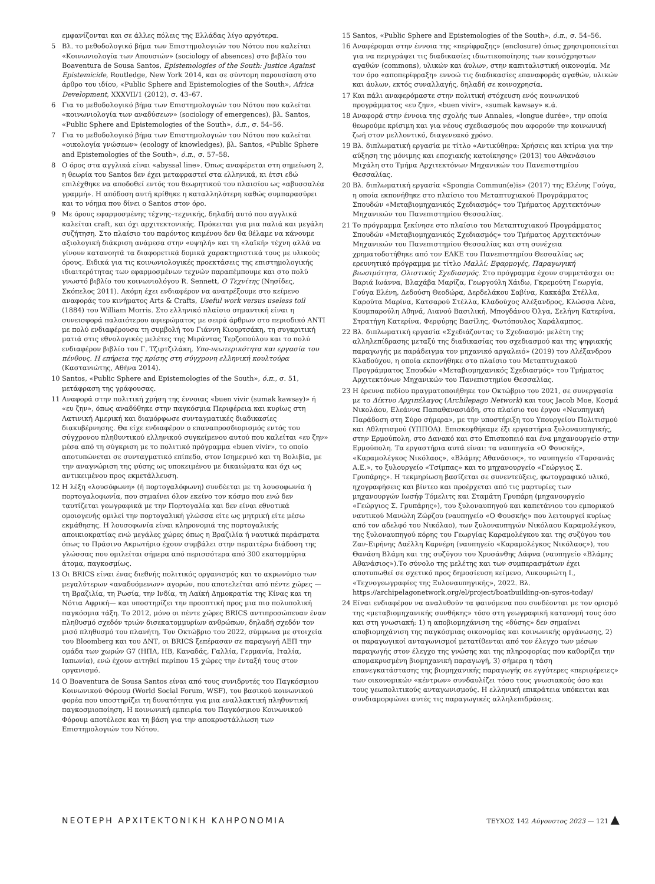εμφανίζονται και σε άλλες πόλεις της Ελλάδας λίγο αργότερα.
5 Βλ. το μεθοδολογικό βήμα των Επιστημολογιών του Νότου που καλείται «Κοινωνιολογία των Απουσιών» (sociology of absences) στο βιβλίο του Boaventura de Sousa Santos, Epistemologies of the South: Justice Against Epistemicide, Routledge, New York 2014, και σε σύντομη παρουσίαση στο άρθρο του ιδίου, «Public Sphere and Epistemologies of the South», Africa Development, XXXVII/1 (2012), σ. 43–67.
6 Για το μεθοδολογικό βήμα των Επιστημολογιών του Νότου που καλείται «κοινωνιολογία των αναδύσεων» (sociology of emergences), βλ. Santos, «Public Sphere and Epistemologies of the South», ό.π., σ. 54–56.
7 Για το μεθοδολογικό βήμα των Επιστημολογιών του Νότου που καλείται «οικολογία γνώσεων» (ecology of knowledges), βλ. Santos, «Public Sphere and Epistemologies of the South», ό.π., σ. 57–58.
8 Ο όρος στα αγγλικά είναι «abyssal line». Όπως αναφέρεται στη σημείωση 2, η θεωρία του Santos δεν έχει μεταφραστεί στα ελληνικά, κι έτσι εδώ επιλέχθηκε να αποδοθεί εντός του θεωρητικού του πλαισίου ως «αβυσσαλέα γραμμή». Η απόδοση αυτή κρίθηκε η καταλληλότερη καθώς συμπαρασύρει και το νόημα που δίνει ο Santos στον όρο.
9 Με όρους εφαρμοσμένης τέχνης–τεχνικής, δηλαδή αυτό που αγγλικά καλείται craft, και όχι αρχιτεκτονικής. Πρόκειται για μια παλιά και μεγάλη συζήτηση. Στο πλαίσιο του παρόντος κειμένου δεν θα θέλαμε να κάνουμε αξιολογική διάκριση ανάμεσα στην «υψηλή» και τη «λαϊκή» τέχνη αλλά να γίνουν κατανοητά τα διαφορετικά δομικά χαρακτηριστικά τους με υλικούς όρους. Ειδικά για τις κοινωνιολογικές προεκτάσεις της επιστημολογικής ιδιαιτερότητας των εφαρμοσμένων τεχνών παραπέμπουμε και στο πολύ γνωστό βιβλίο του κοινωνιολόγου R. Sennett, Ο Τεχνίτης (Νησίδες, Σκόπελος 2011). Ακόμη έχει ενδιαφέρον να ανατρέξουμε στο κείμενο αναφοράς του κινήματος Arts & Crafts, Useful work versus useless toil (1884) του William Morris. Στο ελληνικό πλαίσιο σημαντική είναι η συνεισφορά παλαιότερου αφιερώματος με σειρά άρθρων στο περιοδικό ΑΝΤΙ με πολύ ενδιαφέρουσα τη συμβολή του Γιάννη Κιουρτσάκη, τη συγκριτική ματιά στις εθνολογικές μελέτες της Μιράντας Τερζοπούλου και το πολύ ενδιαφέρον βιβλίο του Γ. Τζιρτζιλάκη, Υπο-νεωτερικότητα και εργασία του πένθους. Η επήρεια της κρίσης στη σύγχρονη ελληνική κουλτούρα (Καστανιώτης, Αθήνα 2014).
10 Santos, «Public Sphere and Epistemologies of the South», ό.π., σ. 51, μετάφραση της γράφουσας.
11 Αναφορά στην πολιτική χρήση της έννοιας «buen vivir (sumak kawsay)» ή «ευ ζην», όπως αναδύθηκε στην παγκόσμια Περιφέρεια και κυρίως στη Λατινική Αμερική και διαμόρφωσε συνταγματικές διαδικασίες διακυβέρνησης. Θα είχε ενδιαφέρον ο επαναπροσδιορισμός εντός του σύγχρονου πληθυντικού ελληνικού συγκείμενου αυτού που καλείται «ευ ζην» μέσα από τη σύγκριση με το πολιτικό πρόγραμμα «buen vivir», το οποίο αποτυπώνεται σε συνταγματικό επίπεδο, στον Ισημερινό και τη Βολιβία, με την αναγνώριση της φύσης ως υποκειμένου με δικαιώματα και όχι ως αντικειμένου προς εκμετάλλευση.
12 Η λέξη «λουσόφωνη» (ή πορτογαλόφωνη) συνδέεται με τη λουσοφωνία ή πορτογαλοφωνία, που σημαίνει όλον εκείνο τον κόσμο που ενώ δεν ταυτίζεται γεωγραφικά με την Πορτογαλία και δεν είναι εθνοτικά ομοιογενής ομιλεί την πορτογαλική γλώσσα είτε ως μητρική είτε μέσω εκμάθησης. Η λουσοφωνία είναι κληρονομιά της πορτογαλικής αποικιοκρατίας ενώ μεγάλες χώρες όπως η Βραζιλία ή ναυτικά περάσματα όπως το Πράσινο Ακρωτήριο έχουν συμβάλει στην περαιτέρω διάδοση της γλώσσας που ομιλείται σήμερα από περισσότερα από 300 εκατομμύρια άτομα, παγκοσμίως.
13 Οι BRICS είναι ένας διεθνής πολιτικός οργανισμός και το ακρωνύμιο των μεγαλύτερων «αναδυόμενων» αγορών, που αποτελείται από πέντε χώρες —τη Βραζιλία, τη Ρωσία, την Ινδία, τη Λαϊκή Δημοκρατία της Κίνας και τη Νότια Αφρική— και υποστηρίζει την προοπτική προς μια πιο πολυπολική παγκόσμια τάξη. Το 2012, μόνο οι πέντε χώρες BRICS αντιπροσώπευαν έναν πληθυσμό σχεδόν τριών δισεκατομμυρίων ανθρώπων, δηλαδή σχεδόν τον μισό πληθυσμό του πλανήτη. Τον Οκτώβριο του 2022, σύμφωνα με στοιχεία του Bloomberg και του ΔΝΤ, οι BRICS ξεπέρασαν σε παραγωγή ΑΕΠ την ομάδα των χωρών G7 (ΗΠΑ, ΗΒ, Καναδάς, Γαλλία, Γερμανία, Ιταλία, Ιαπωνία), ενώ έχουν αιτηθεί περίπου 15 χώρες την ένταξή τους στον οργανισμό.
14 Ο Boaventura de Sousa Santos είναι από τους συνιδρυτές του Παγκόσμιου Κοινωνικού Φόρουμ (World Social Forum, WSF), του βασικού κοινωνικού φορέα που υποστηρίζει τη δυνατότητα για μια εναλλακτική πληθυντική παγκοσμιοποίηση. Η κοινωνική εμπειρία του Παγκόσμιου Κοινωνικού Φόρουμ αποτέλεσε και τη βάση για την αποκρυστάλλωση των Επιστημολογιών του Νότου.
15 Santos, «Public Sphere and Epistemologies of the South», ό.π., σ. 54–56.
16 Αναφέρομαι στην έννοια της «περίφραξης» (enclosure) όπως χρησιμοποιείται για να περιγράψει τις διαδικασίες ιδιωτικοποίησης των κοινόχρηστων αγαθών (commons), υλικών και άυλων, στην καπιταλιστική οικονομία. Με τον όρο «αποπερίφραξη» εννοώ τις διαδικασίες επαναφοράς αγαθών, υλικών και άυλων, εκτός συναλλαγής, δηλαδή σε κοινοχρησία.
17 Και πάλι αναφερόμαστε στην πολιτική στόχευση ενός κοινωνικού προγράμματος «ευ ζην», «buen vivir», «sumak kawsay» κ.ά.
18 Αναφορά στην έννοια της σχολής των Annales, «longue durée», την οποία θεωρούμε κρίσιμη και για νέους σχεδιασμούς που αφορούν την κοινωνική ζωή στον μελλοντικό, διαγενεακό χρόνο.
19 Βλ. διπλωματική εργασία με τίτλο «Αντικύθηρα: Χρήσεις και κτίρια για την αύξηση της μόνιμης και εποχιακής κατοίκησης» (2013) του Αθανάσιου Μιχάλη στο Τμήμα Αρχιτεκτόνων Μηχανικών του Πανεπιστημίου Θεσσαλίας.
20 Βλ. διπλωματική εργασία «Spongia Commun(e)is» (2017) της Ελένης Γούγα, η οποία εκπονήθηκε στο πλαίσιο του Μεταπτυχιακού Προγράμματος Σπουδών «Μεταβιομηχανικός Σχεδιασμός» του Τμήματος Αρχιτεκτόνων Μηχανικών του Πανεπιστημίου Θεσσαλίας.
21 Το πρόγραμμα ξεκίνησε στο πλαίσιο του Μεταπτυχιακού Προγράμματος Σπουδών «Μεταβιομηχανικός Σχεδιασμός» του Τμήματος Αρχιτεκτόνων Μηχανικών του Πανεπιστημίου Θεσσαλίας και στη συνέχεια χρηματοδοτήθηκε από τον ΕΛΚΕ του Πανεπιστημίου Θεσσαλίας ως ερευνητικό πρόγραμμα με τίτλο Μαλλί: Εφαρμογές, Παραγωγική βιωσιμότητα, Ολιστικός Σχεδιασμός. Στο πρόγραμμα έχουν συμμετάσχει οι: Βαριά Ιωάννα, Βλαχάβα Μαρίζα, Γεωργούλη Χάιδω, Γκρεμούτη Γεωργία, Γούγα Ελένη, Δεδούση Θεοδώρα, Δερδελάκου Σαβίνα, Κακκάβα Στέλλα, Καρούτα Μαρίνα, Κατσαρού Στέλλα, Κλαδούχος Αλέξανδρος, Κλώσσα Λένα, Κουμπαρούλη Αθηνά, Λιανού Βασιλική, Μπογδάνου Όλγα, Σελήνη Κατερίνα, Στρατήγη Κατερίνα, Φερφύρης Βασίλης, Φωτόπουλος Χαράλαμπος.
22 Βλ. διπλωματική εργασία «Σχεδιάζοντας το Σχεδιασμό: μελέτη της αλληλεπίδρασης μεταξύ της διαδικασίας του σχεδιασμού και της ψηφιακής παραγωγής με παράδειγμα τον μηχανικό αργαλειό» (2019) του Αλέξανδρου Κλαδούχου, η οποία εκπονήθηκε στο πλαίσιο του Μεταπτυχιακού Προγράμματος Σπουδών «Μεταβιομηχανικός Σχεδιασμός» του Τμήματος Αρχιτεκτόνων Μηχανικών του Πανεπιστημίου Θεσσαλίας.
23 Η έρευνα πεδίου πραγματοποιήθηκε τον Οκτώβριο του 2021, σε συνεργασία με το Δίκτυο Αρχιπέλαγος (Archilepago Network) και τους Jacob Moe, Κοσμά Νικολάου, Ελεάννα Παπαθανασιάδη, στο πλαίσιο του έργου «Ναυπηγική Παράδοση στη Σύρο σήμερα», με την υποστήριξη του Υπουργείου Πολιτισμού και Αθλητισμού (ΥΠΠΟΑ). Επισκεφθήκαμε έξι εργαστήρια ξυλοναυπηγικής, στην Ερμούπολη, στο Δανακό και στο Επισκοπειό και ένα μηχανουργείο στην Ερμούπολη. Τα εργαστήρια αυτά είναι: τα ναυπηγεία «Ο Φουσκής», «Καραμολέγκος Νικόλαος», «Βλάμης Αθανάσιος», το ναυπηγείο «Ταρσανάς Α.Ε.», το ξυλουργείο «Τσίμπας» και το μηχανουργείο «Γεώργιος Σ. Γρυπάρης». Η τεκμηρίωση βασίζεται σε συνεντεύξεις, φωτογραφικό υλικό, ηχογραφήσεις και βίντεο και προέρχεται από τις μαρτυρίες των μηχανουργών Ιωσήφ Τόμελιτς και Σταμάτη Γρυπάρη (μηχανουργείο «Γεώργιος Σ. Γρυπάρης»), του ξυλοναυπηγού και καπετάνιου του εμπορικού ναυτικού Μανώλη Ζώρζου (ναυπηγείο «Ο Φουσκής» που λειτουργεί κυρίως από τον αδελφό του Νικόλαο), των ξυλοναυπηγών Νικόλαου Καραμολέγκου, της ξυλοναυπηγού κόρης του Γεωργίας Καραμολέγκου και της συζύγου του Ζαν-Ειρήνης Δαέλλη Καρνέρη (ναυπηγείο «Καραμολέγκος Νικόλαος»), του Θανάση Βλάμη και της συζύγου του Χρυσάνθης Δάφνα (ναυπηγείο «Βλάμης Αθανάσιος»).Το σύνολο της μελέτης και των συμπερασμάτων έχει αποτυπωθεί σε σχετικό προς δημοσίευση κείμενο, Λυκουριώτη Ι., «Τεχνογεωγραφίες της Ξυλοναυπηγικής», 2022. Βλ. https://archipelagonetwork.org/el/project/boatbuilding-on-syros-today/
24 Είναι ενδιαφέρον να αναλυθούν τα φαινόμενα που συνδέονται με τον ορισμό της «μεταβιομηχανικής συνθήκης» τόσο στη γεωγραφική κατανομή τους όσο και στη γνωσιακή: 1) η αποβιομηχάνιση της «δύσης» δεν σημαίνει αποβιομηχάνιση της παγκόσμιας οικονομίας και κοινωνικής οργάνωσης, 2) οι παραγωγικοί ανταγωνισμοί μετατίθενται από τον έλεγχο των μέσων παραγωγής στον έλεγχο της γνώσης και της πληροφορίας που καθορίζει την απομακρυσμένη βιομηχανική παραγωγή, 3) σήμερα η τάση επανεγκατάστασης της βιομηχανικής παραγωγής σε εγγύτερες «περιφέρειες» των οικονομικών «κέντρων» συνδαυλίζει τόσο τους γνωσιακούς όσο και τους γεωπολιτικούς ανταγωνισμούς. Η ελληνική επικράτεια υπόκειται και συνδιαμορφώνει αυτές τις παραγωγικές αλληλεπιδράσεις.
ΝΕΟΤΕΡΗ ΑΡΧΙΤΕΚΤΟΝΙΚΗ ΚΛΗΡΟΝΟΜΙΑ ΤΕΥΧΟΣ 142 Αύγουστος 2023 — 121 ▲